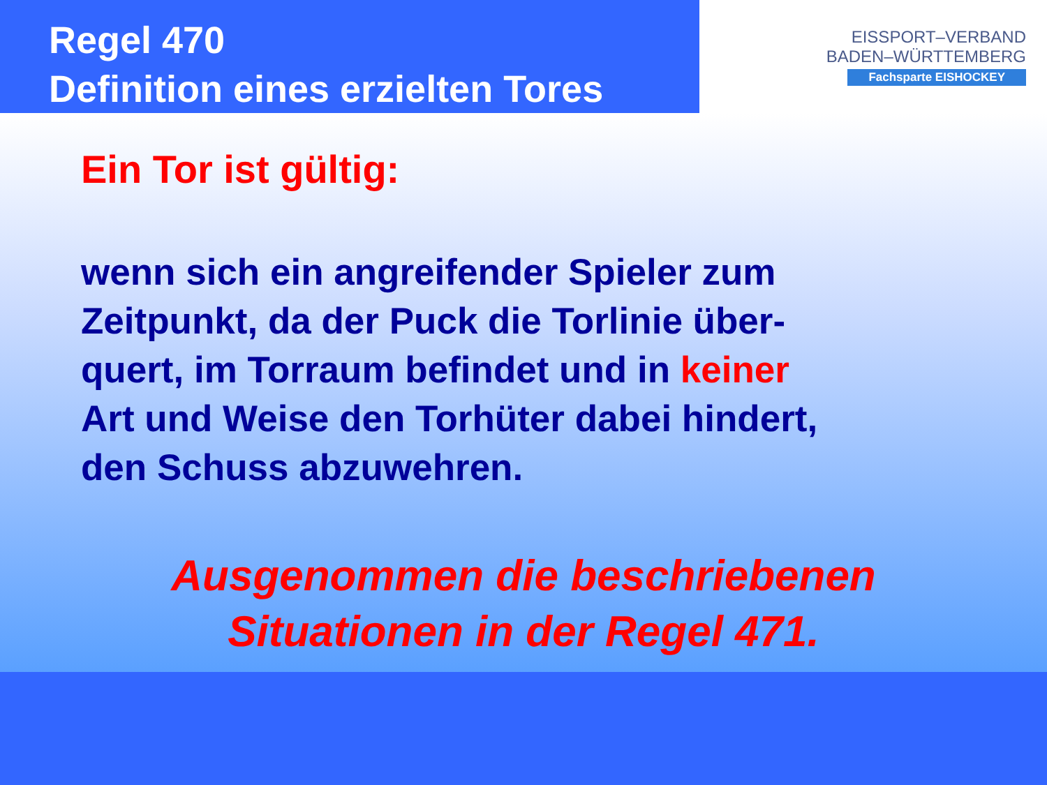Regel 470
Definition eines erzielten Tores
EISSPORT–VERBAND
BADEN–WÜRTTEMBERG
Fachsparte EISHOCKEY
Ein Tor ist gültig:
wenn sich ein angreifender Spieler zum
Zeitpunkt, da der Puck die Torlinie über-
quert, im Torraum befindet und in keiner
Art und Weise den Torhüter dabei hindert,
den Schuss abzuwehren.
Ausgenommen die beschriebenen
Situationen in der Regel 471.